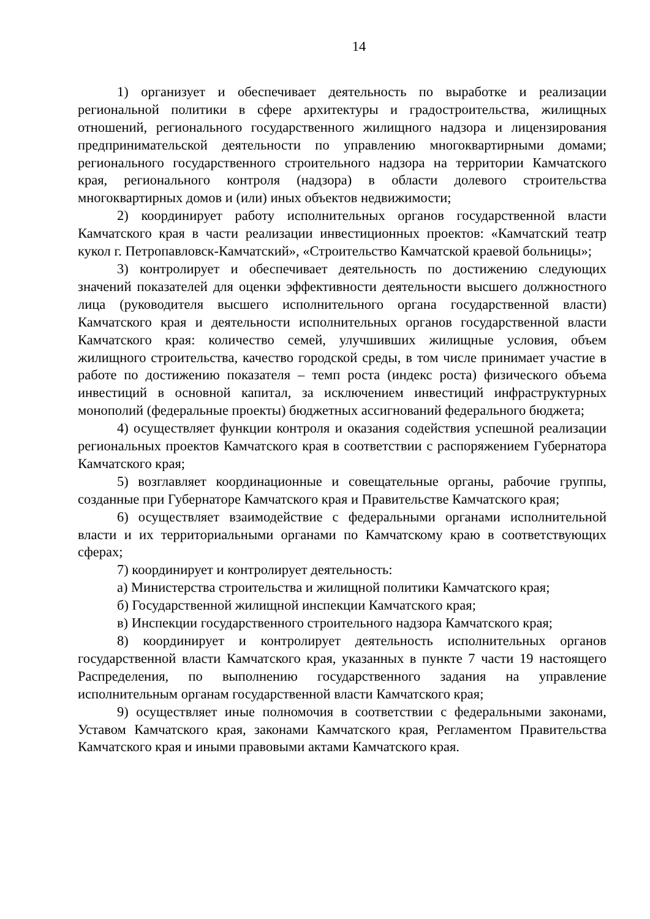14
1) организует и обеспечивает деятельность по выработке и реализации региональной политики в сфере архитектуры и градостроительства, жилищных отношений, регионального государственного жилищного надзора и лицензирования предпринимательской деятельности по управлению многоквартирными домами; регионального государственного строительного надзора на территории Камчатского края, регионального контроля (надзора) в области долевого строительства многоквартирных домов и (или) иных объектов недвижимости;
2) координирует работу исполнительных органов государственной власти Камчатского края в части реализации инвестиционных проектов: «Камчатский театр кукол г. Петропавловск-Камчатский», «Строительство Камчатской краевой больницы»;
3) контролирует и обеспечивает деятельность по достижению следующих значений показателей для оценки эффективности деятельности высшего должностного лица (руководителя высшего исполнительного органа государственной власти) Камчатского края и деятельности исполнительных органов государственной власти Камчатского края: количество семей, улучшивших жилищные условия, объем жилищного строительства, качество городской среды, в том числе принимает участие в работе по достижению показателя – темп роста (индекс роста) физического объема инвестиций в основной капитал, за исключением инвестиций инфраструктурных монополий (федеральные проекты) бюджетных ассигнований федерального бюджета;
4) осуществляет функции контроля и оказания содействия успешной реализации региональных проектов Камчатского края в соответствии с распоряжением Губернатора Камчатского края;
5) возглавляет координационные и совещательные органы, рабочие группы, созданные при Губернаторе Камчатского края и Правительстве Камчатского края;
6) осуществляет взаимодействие с федеральными органами исполнительной власти и их территориальными органами по Камчатскому краю в соответствующих сферах;
7) координирует и контролирует деятельность:
а) Министерства строительства и жилищной политики Камчатского края;
б) Государственной жилищной инспекции Камчатского края;
в) Инспекции государственного строительного надзора Камчатского края;
8) координирует и контролирует деятельность исполнительных органов государственной власти Камчатского края, указанных в пункте 7 части 19 настоящего Распределения, по выполнению государственного задания на управление исполнительным органам государственной власти Камчатского края;
9) осуществляет иные полномочия в соответствии с федеральными законами, Уставом Камчатского края, законами Камчатского края, Регламентом Правительства Камчатского края и иными правовыми актами Камчатского края.